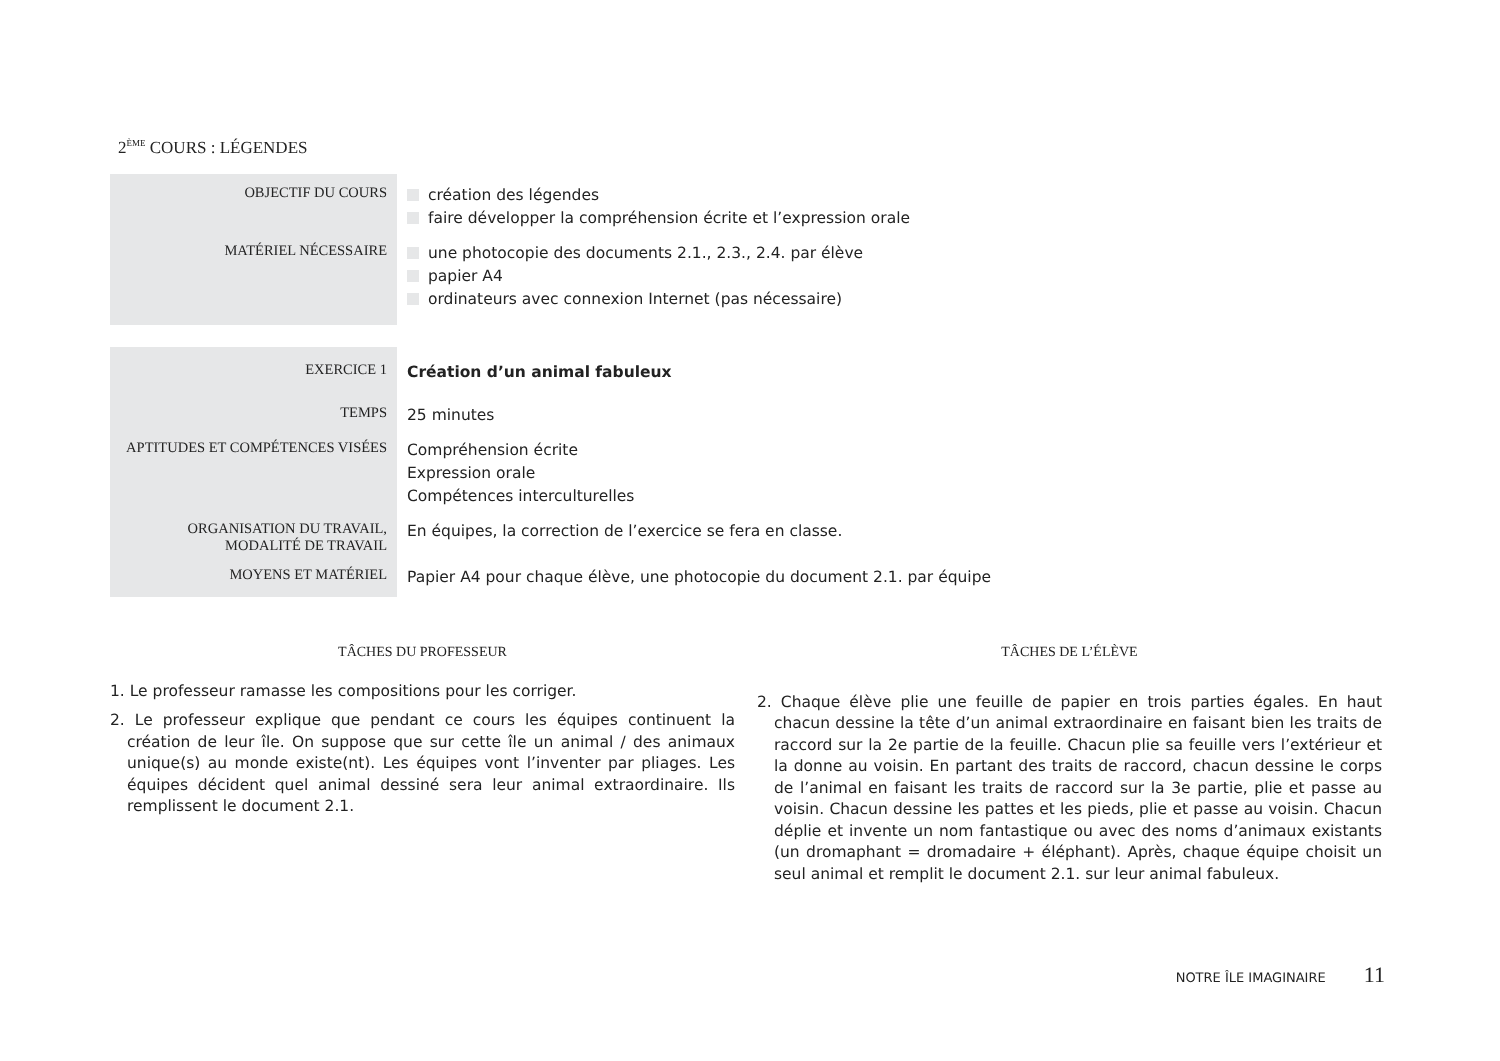2<sup>ÈME</sup> COURS : LÉGENDES
| OBJECTIF DU COURS | création des légendes faire développer la compréhension écrite et l’expression orale |
| MATÉRIEL NÉCESSAIRE | une photocopie des documents 2.1., 2.3., 2.4. par élève papier A4 ordinateurs avec connexion Internet (pas nécessaire) |
| EXERCICE 1 | Création d’un animal fabuleux |
| TEMPS | 25 minutes |
| APTITUDES ET COMPÉTENCES VISÉES | Compréhension écrite Expression orale Compétences interculturelles |
| ORGANISATION DU TRAVAIL, MODALITÉ DE TRAVAIL | En équipes, la correction de l’exercice se fera en classe. |
| MOYENS ET MATÉRIEL | Papier A4 pour chaque élève, une photocopie du document 2.1. par équipe |
TÂCHES DU PROFESSEUR
1. Le professeur ramasse les compositions pour les corriger.
2. Le professeur explique que pendant ce cours les équipes continuent la création de leur île. On suppose que sur cette île un animal / des animaux unique(s) au monde existe(nt). Les équipes vont l’inventer par pliages. Les équipes décident quel animal dessiné sera leur animal extraordinaire. Ils remplissent le document 2.1.
TÂCHES DE L’ÉLÈVE
2. Chaque élève plie une feuille de papier en trois parties égales. En haut chacun dessine la tête d’un animal extraordinaire en faisant bien les traits de raccord sur la 2e partie de la feuille. Chacun plie sa feuille vers l’extérieur et la donne au voisin. En partant des traits de raccord, chacun dessine le corps de l’animal en faisant les traits de raccord sur la 3e partie, plie et passe au voisin. Chacun dessine les pattes et les pieds, plie et passe au voisin. Chacun déplie et invente un nom fantastique ou avec des noms d’animaux existants (un dromaphant = dromadaire + éléphant). Après, chaque équipe choisit un seul animal et remplit le document 2.1. sur leur animal fabuleux.
NOTRE ÎLE IMAGINAIRE 11